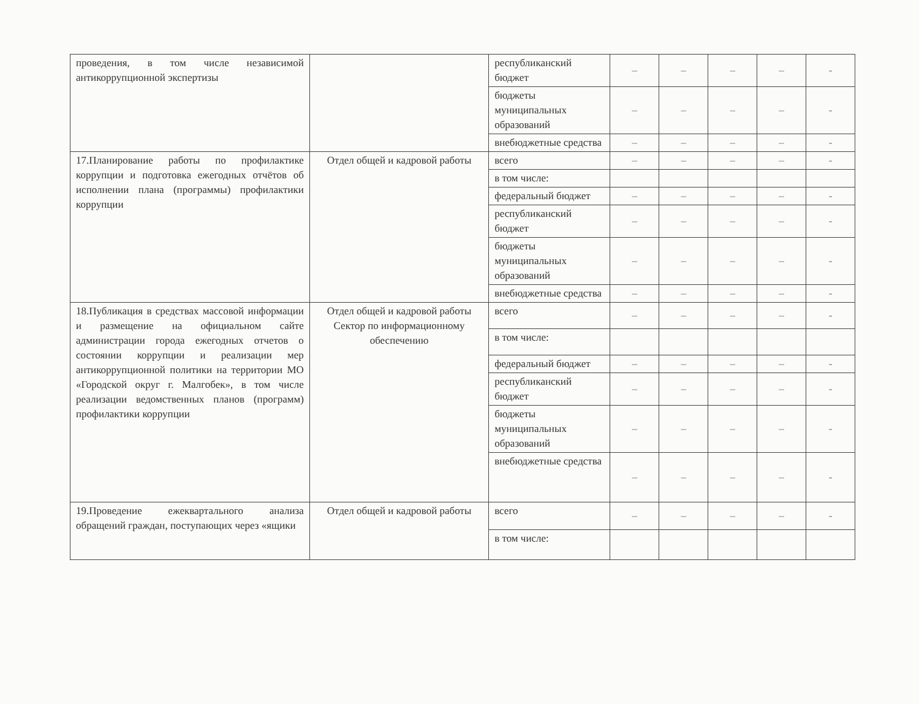| проведения, в том числе независимой антикоррупционной экспертизы | | республиканский бюджет | – | – | – | – | - |
| | | бюджеты муниципальных образований | – | – | – | – | - |
| | | внебюджетные средства | – | – | – | – | - |
| 17.Планирование работы по профилактике коррупции и подготовка ежегодных отчётов об исполнении плана (программы) профилактики коррупции | Отдел общей и кадровой работы | всего | – | – | – | – | - |
| | | в том числе: | | | | | |
| | | федеральный бюджет | – | – | – | – | - |
| | | республиканский бюджет | – | – | – | – | - |
| | | бюджеты муниципальных образований | – | – | – | – | - |
| | | внебюджетные средства | – | – | – | – | - |
| 18.Публикация в средствах массовой информации и размещение на официальном сайте администрации города ежегодных отчетов о состоянии коррупции и реализации мер антикоррупционной политики на территории МО «Городской округ г. Малгобек», в том числе реализации ведомственных планов (программ) профилактики коррупции | Отдел общей и кадровой работы Сектор по информационному обеспечению | всего | – | – | – | – | - |
| | | в том числе: | | | | | |
| | | федеральный бюджет | – | – | – | – | - |
| | | республиканский бюджет | – | – | – | – | - |
| | | бюджеты муниципальных образований | – | – | – | – | - |
| | | внебюджетные средства | – | – | – | – | - |
| 19.Проведение ежеквартального анализа обращений граждан, поступающих через «ящики | Отдел общей и кадровой работы | всего | – | – | – | – | - |
| | | в том числе: | | | | | |